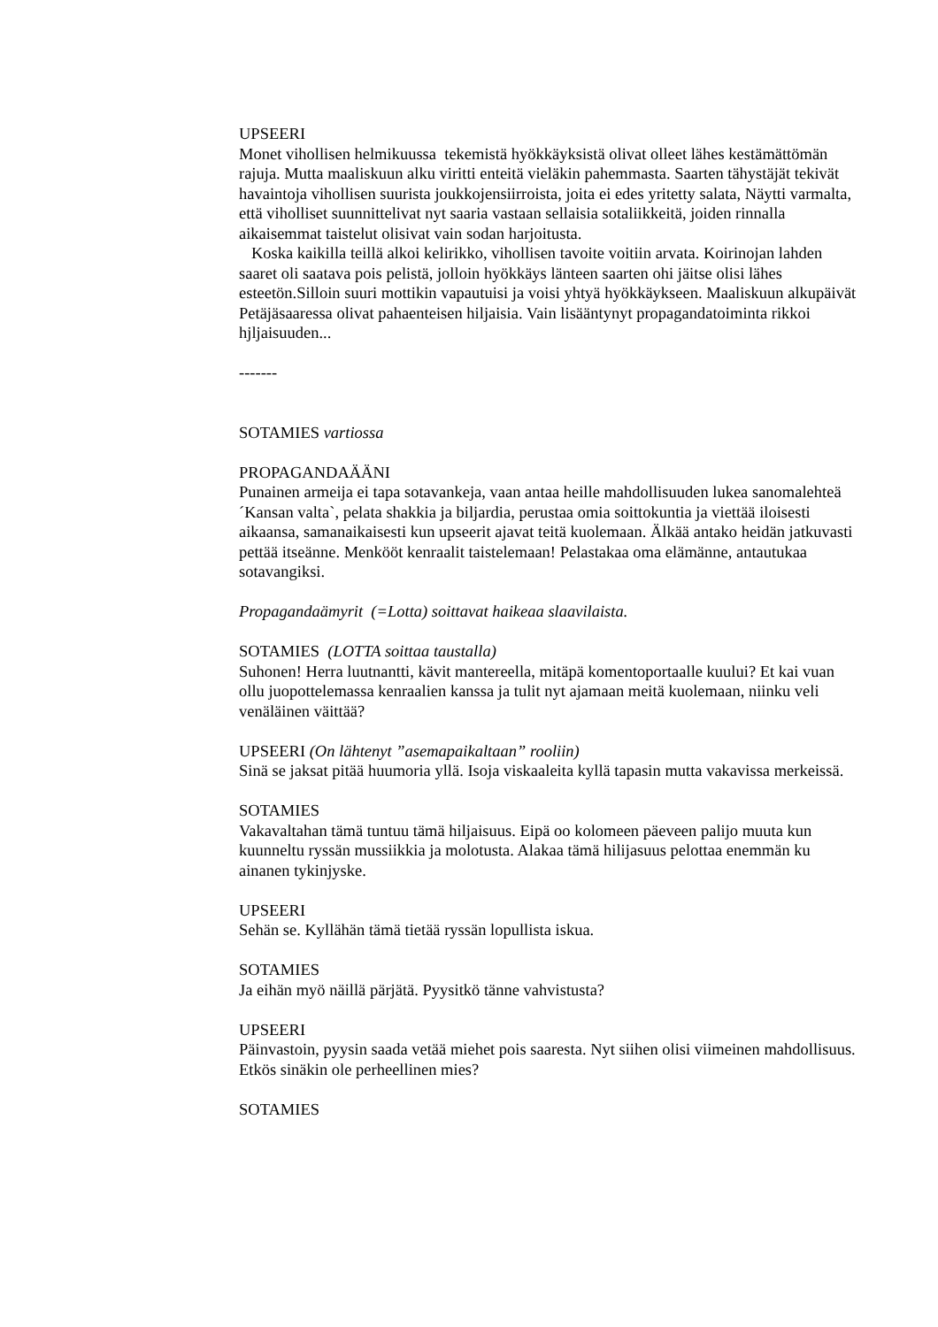UPSEERI
Monet vihollisen helmikuussa tekemistä hyökkäyksistä olivat olleet lähes kestämättömän rajuja. Mutta maaliskuun alku viritti enteitä vieläkin pahemmasta. Saarten tähystäjät tekivät havaintoja vihollisen suurista joukkojensiirroista, joita ei edes yritetty salata, Näytti varmalta, että viholliset suunnittelivat nyt saaria vastaan sellaisia sotaliikkeitä, joiden rinnalla aikaisemmat taistelut olisivat vain sodan harjoitusta.
Koska kaikilla teillä alkoi kelirikko, vihollisen tavoite voitiin arvata. Koirinojan lahden saaret oli saatava pois pelistä, jolloin hyökkäys länteen saarten ohi jäitse olisi lähes esteetön.Silloin suuri mottikin vapautuisi ja voisi yhtyä hyökkäykseen. Maaliskuun alkupäivät Petäjäsaaressa olivat pahaenteisen hiljaisia. Vain lisääntynyt propagandatoiminta rikkoi hjljaisuuden...
-------
SOTAMIES vartiossa
PROPAGANDAÄÄNI
Punainen armeija ei tapa sotavankeja, vaan antaa heille mahdollisuuden lukea sanomalehteä ´Kansan valta`, pelata shakkia ja biljardia, perustaa omia soittokuntia ja viettää iloisesti aikaansa, samanaikaisesti kun upseerit ajavat teitä kuolemaan. Älkää antako heidän jatkuvasti pettää itseänne. Menkööt kenraalit taistelemaan! Pelastakaa oma elämänne, antautukaa sotavangiksi.
Propagandaämyrit (=Lotta) soittavat haikeaa slaavilaista.
SOTAMIES (LOTTA soittaa taustalla)
Suhonen! Herra luutnantti, kävit mantereella, mitäpä komentoportaalle kuului? Et kai vuan ollu juopottelemassa kenraalien kanssa ja tulit nyt ajamaan meitä kuolemaan, niinku veli venäläinen väittää?
UPSEERI (On lähtenyt ”asemapaikaltaan” rooliin)
Sinä se jaksat pitää huumoria yllä. Isoja viskaaleita kyllä tapasin mutta vakavissa merkeissä.
SOTAMIES
Vakavaltahan tämä tuntuu tämä hiljaisuus. Eipä oo kolomeen päeveen palijo muuta kun kuunneltu ryssän mussiikkia ja molotusta. Alakaa tämä hilijasuus pelottaa enemmän ku ainanen tykinjyske.
UPSEERI
Sehän se. Kyllähän tämä tietää ryssän lopullista iskua.
SOTAMIES
Ja eihän myö näillä pärjätä. Pyysitkö tänne vahvistusta?
UPSEERI
Päinvastoin, pyysin saada vetää miehet pois saaresta. Nyt siihen olisi viimeinen mahdollisuus. Etkös sinäkin ole perheellinen mies?
SOTAMIES